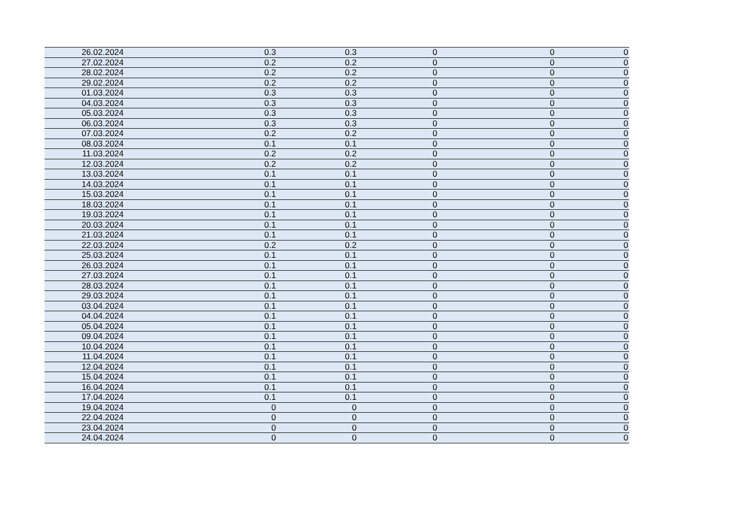| 26.02.2024 | 0.3 | 0.3 | 0 | 0 | 0 |
| 27.02.2024 | 0.2 | 0.2 | 0 | 0 | 0 |
| 28.02.2024 | 0.2 | 0.2 | 0 | 0 | 0 |
| 29.02.2024 | 0.2 | 0.2 | 0 | 0 | 0 |
| 01.03.2024 | 0.3 | 0.3 | 0 | 0 | 0 |
| 04.03.2024 | 0.3 | 0.3 | 0 | 0 | 0 |
| 05.03.2024 | 0.3 | 0.3 | 0 | 0 | 0 |
| 06.03.2024 | 0.3 | 0.3 | 0 | 0 | 0 |
| 07.03.2024 | 0.2 | 0.2 | 0 | 0 | 0 |
| 08.03.2024 | 0.1 | 0.1 | 0 | 0 | 0 |
| 11.03.2024 | 0.2 | 0.2 | 0 | 0 | 0 |
| 12.03.2024 | 0.2 | 0.2 | 0 | 0 | 0 |
| 13.03.2024 | 0.1 | 0.1 | 0 | 0 | 0 |
| 14.03.2024 | 0.1 | 0.1 | 0 | 0 | 0 |
| 15.03.2024 | 0.1 | 0.1 | 0 | 0 | 0 |
| 18.03.2024 | 0.1 | 0.1 | 0 | 0 | 0 |
| 19.03.2024 | 0.1 | 0.1 | 0 | 0 | 0 |
| 20.03.2024 | 0.1 | 0.1 | 0 | 0 | 0 |
| 21.03.2024 | 0.1 | 0.1 | 0 | 0 | 0 |
| 22.03.2024 | 0.2 | 0.2 | 0 | 0 | 0 |
| 25.03.2024 | 0.1 | 0.1 | 0 | 0 | 0 |
| 26.03.2024 | 0.1 | 0.1 | 0 | 0 | 0 |
| 27.03.2024 | 0.1 | 0.1 | 0 | 0 | 0 |
| 28.03.2024 | 0.1 | 0.1 | 0 | 0 | 0 |
| 29.03.2024 | 0.1 | 0.1 | 0 | 0 | 0 |
| 03.04.2024 | 0.1 | 0.1 | 0 | 0 | 0 |
| 04.04.2024 | 0.1 | 0.1 | 0 | 0 | 0 |
| 05.04.2024 | 0.1 | 0.1 | 0 | 0 | 0 |
| 09.04.2024 | 0.1 | 0.1 | 0 | 0 | 0 |
| 10.04.2024 | 0.1 | 0.1 | 0 | 0 | 0 |
| 11.04.2024 | 0.1 | 0.1 | 0 | 0 | 0 |
| 12.04.2024 | 0.1 | 0.1 | 0 | 0 | 0 |
| 15.04.2024 | 0.1 | 0.1 | 0 | 0 | 0 |
| 16.04.2024 | 0.1 | 0.1 | 0 | 0 | 0 |
| 17.04.2024 | 0.1 | 0.1 | 0 | 0 | 0 |
| 19.04.2024 | 0 | 0 | 0 | 0 | 0 |
| 22.04.2024 | 0 | 0 | 0 | 0 | 0 |
| 23.04.2024 | 0 | 0 | 0 | 0 | 0 |
| 24.04.2024 | 0 | 0 | 0 | 0 | 0 |